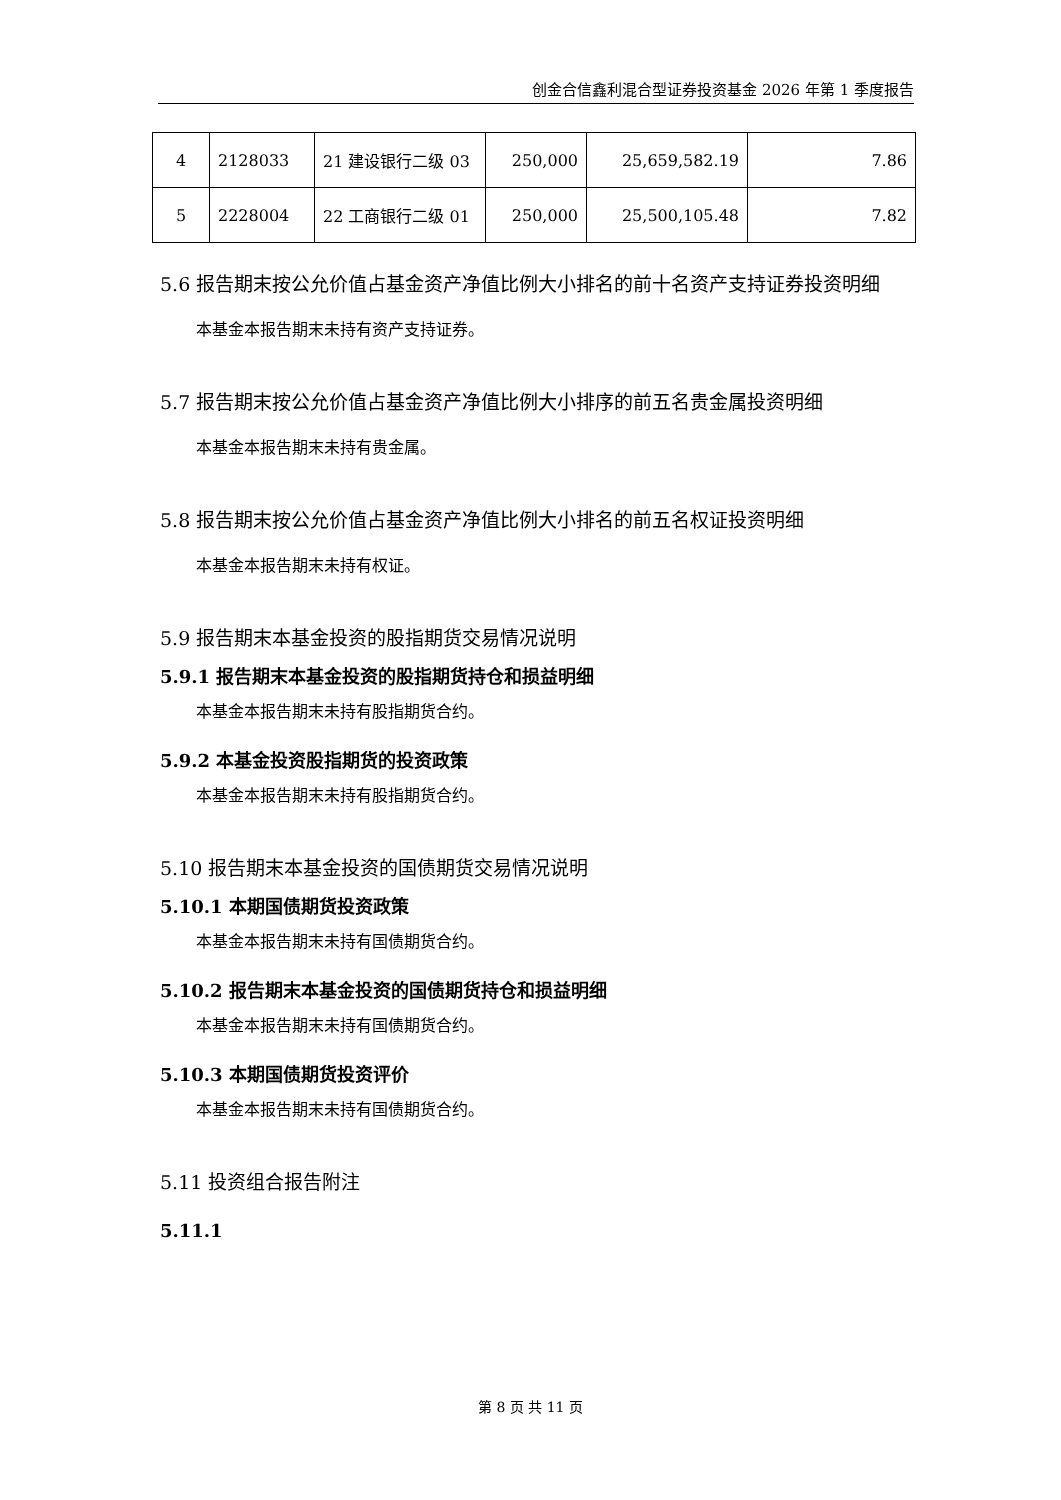创金合信鑫利混合型证券投资基金 2026 年第 1 季度报告
| 4 | 2128033 | 21 建设银行二级 03 | 250,000 | 25,659,582.19 | 7.86 |
| 5 | 2228004 | 22 工商银行二级 01 | 250,000 | 25,500,105.48 | 7.82 |
5.6 报告期末按公允价值占基金资产净值比例大小排名的前十名资产支持证券投资明细
本基金本报告期末未持有资产支持证券。
5.7 报告期末按公允价值占基金资产净值比例大小排序的前五名贵金属投资明细
本基金本报告期末未持有贵金属。
5.8 报告期末按公允价值占基金资产净值比例大小排名的前五名权证投资明细
本基金本报告期末未持有权证。
5.9 报告期末本基金投资的股指期货交易情况说明
5.9.1 报告期末本基金投资的股指期货持仓和损益明细
本基金本报告期末未持有股指期货合约。
5.9.2 本基金投资股指期货的投资政策
本基金本报告期末未持有股指期货合约。
5.10 报告期末本基金投资的国债期货交易情况说明
5.10.1 本期国债期货投资政策
本基金本报告期末未持有国债期货合约。
5.10.2 报告期末本基金投资的国债期货持仓和损益明细
本基金本报告期末未持有国债期货合约。
5.10.3 本期国债期货投资评价
本基金本报告期末未持有国债期货合约。
5.11 投资组合报告附注
5.11.1
第 8 页 共 11 页